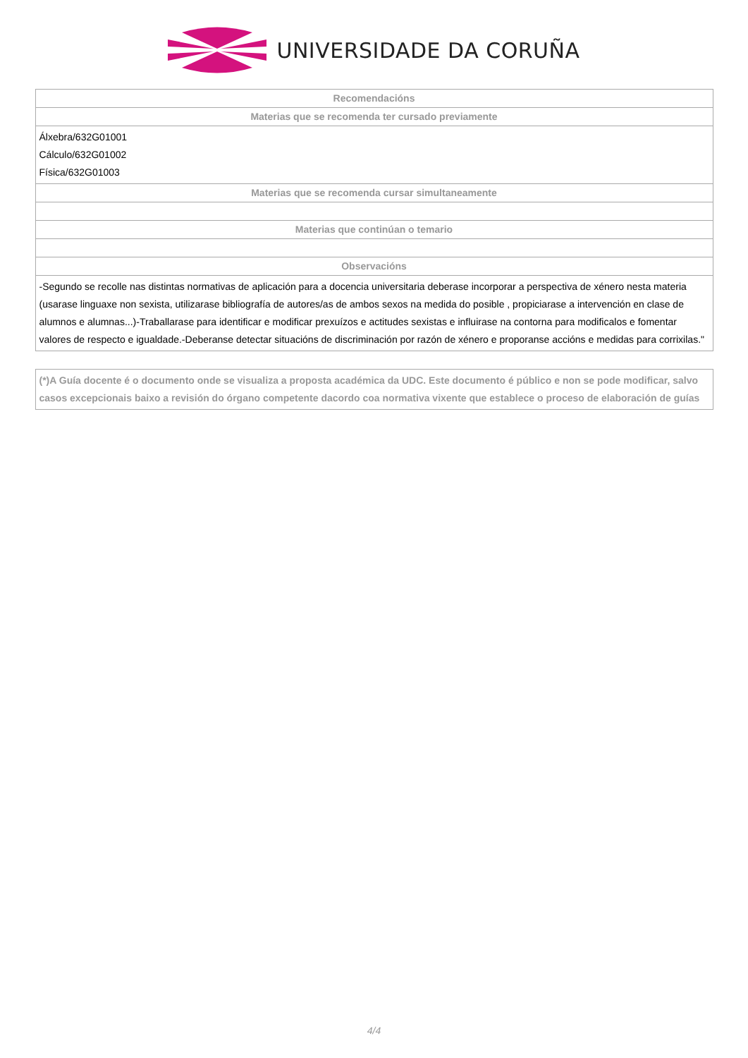UNIVERSIDADE DA CORUÑA
| Recomendacións |
| --- |
| Materias que se recomenda ter cursado previamente |
| Álxebra/632G01001 Cálculo/632G01002 Física/632G01003 |
| Materias que se recomenda cursar simultaneamente |
| Materias que continúan o temario |
| Observacións |
| -Segundo se recolle nas distintas normativas de aplicación para a docencia universitaria deberase incorporar a perspectiva de xénero nesta materia (usarase linguaxe non sexista, utilizarase bibliografía de autores/as de ambos sexos na medida do posible , propiciarase a intervención en clase de alumnos e alumnas...)-Traballarase para identificar e modificar prexuízos e actitudes sexistas e influirase na contorna para modificalos e fomentar valores de respecto e igualdade.-Deberanse detectar situacións de discriminación por razón de xénero e proporanse accións e medidas para corrixilas." |
(*)A Guía docente é o documento onde se visualiza a proposta académica da UDC. Este documento é público e non se pode modificar, salvo casos excepcionais baixo a revisión do órgano competente dacordo coa normativa vixente que establece o proceso de elaboración de guías
4/4